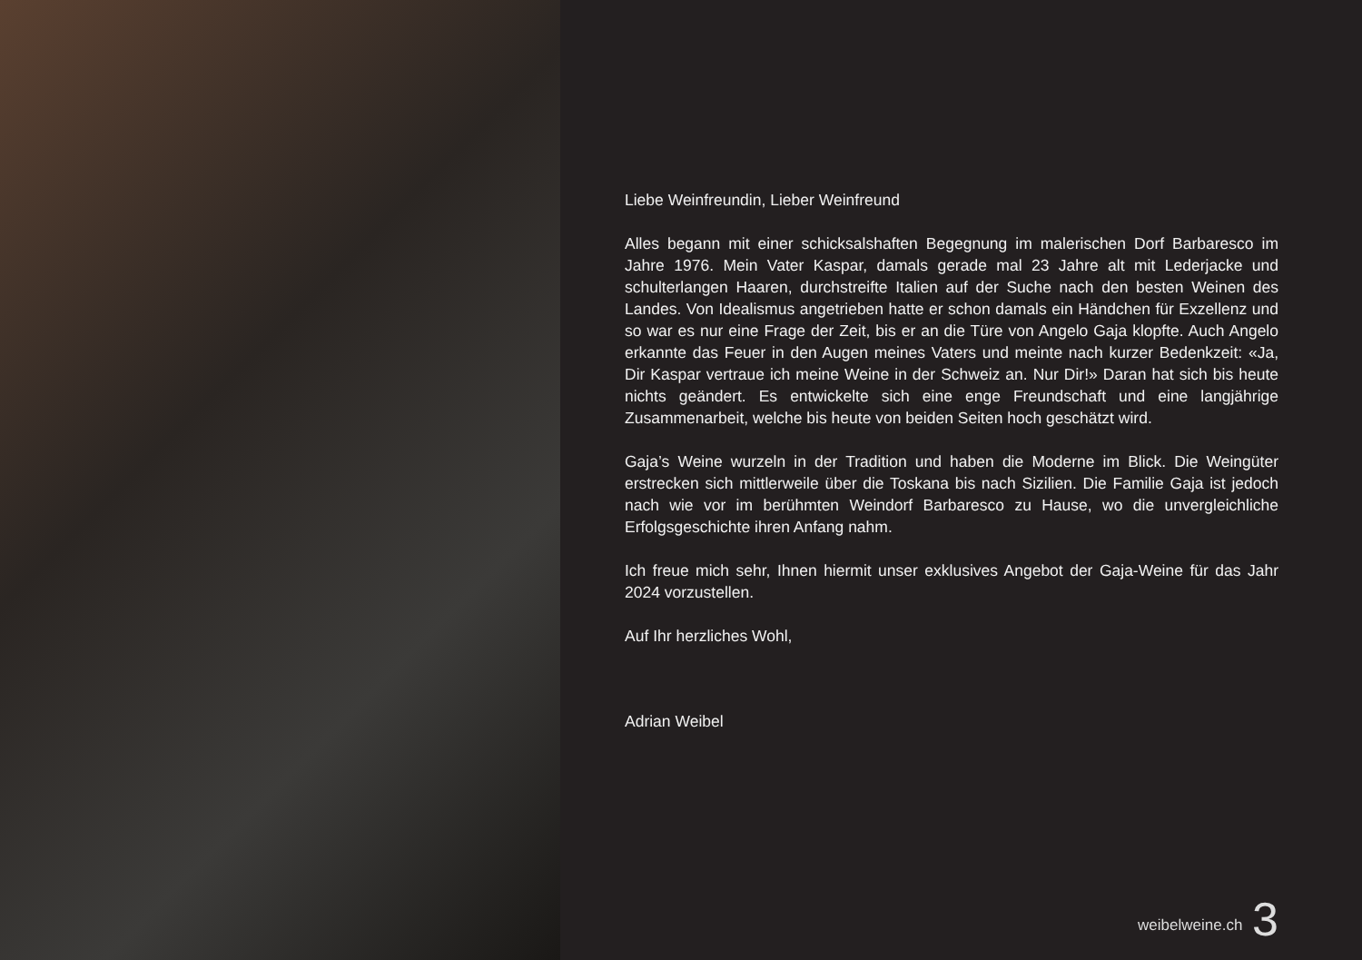Liebe Weinfreundin, Lieber Weinfreund
Alles begann mit einer schicksalshaften Begegnung im malerischen Dorf Barbaresco im Jahre 1976. Mein Vater Kaspar, damals gerade mal 23 Jahre alt mit Lederjacke und schulterlangen Haaren, durchstreifte Italien auf der Suche nach den besten Weinen des Landes. Von Idealismus angetrieben hatte er schon damals ein Händchen für Exzellenz und so war es nur eine Frage der Zeit, bis er an die Türe von Angelo Gaja klopfte. Auch Angelo erkannte das Feuer in den Augen meines Vaters und meinte nach kurzer Bedenkzeit: «Ja, Dir Kaspar vertraue ich meine Weine in der Schweiz an. Nur Dir!» Daran hat sich bis heute nichts geändert. Es entwickelte sich eine enge Freundschaft und eine langjährige Zusammenarbeit, welche bis heute von beiden Seiten hoch geschätzt wird.
Gaja’s Weine wurzeln in der Tradition und haben die Moderne im Blick. Die Weingüter erstrecken sich mittlerweile über die Toskana bis nach Sizilien. Die Familie Gaja ist jedoch nach wie vor im berühmten Weindorf Barbaresco zu Hause, wo die unvergleichliche Erfolgsgeschichte ihren Anfang nahm.
Ich freue mich sehr, Ihnen hiermit unser exklusives Angebot der Gaja-Weine für das Jahr 2024 vorzustellen.
Auf Ihr herzliches Wohl,
Adrian Weibel
weibelweine.ch 3